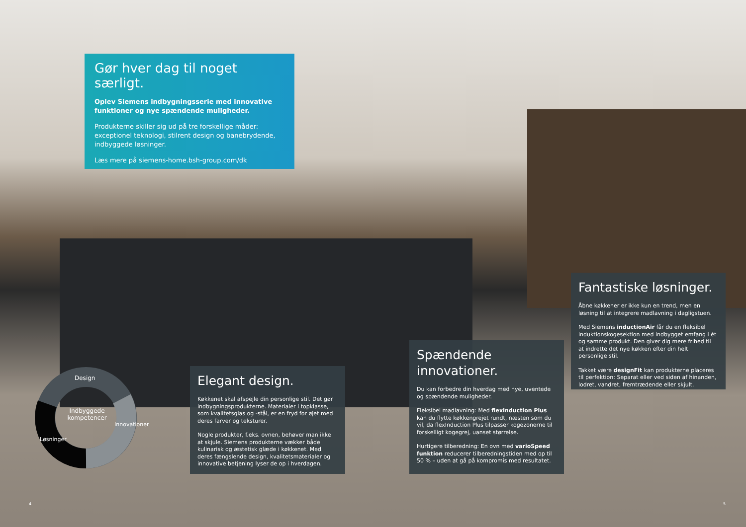Gør hver dag til noget særligt.
Oplev Siemens indbygningsserie med innovative funktioner og nye spændende muligheder.
Produkterne skiller sig ud på tre forskellige måder: exceptionel teknologi, stilrent design og banebrydende, indbyggede løsninger.
Læs mere på siemens-home.bsh-group.com/dk
Design
Indbyggede kompetencer
Innovationer
Løsninger
Elegant design.
Køkkenet skal afspejle din personlige stil. Det gør indbygningsprodukterne. Materialer i topklasse, som kvalitetsglas og -stål, er en fryd for øjet med deres farver og teksturer.
Nogle produkter, f.eks. ovnen, behøver man ikke at skjule. Siemens produkterne vækker både kulinarisk og æstetisk glæde i køkkenet. Med deres fængslende design, kvalitetsmaterialer og innovative betjening lyser de op i hverdagen.
Spændende innovationer.
Du kan forbedre din hverdag med nye, uventede og spændende muligheder.
Fleksibel madlavning: Med flexInduction Plus kan du flytte køkkengrejet rundt, næsten som du vil, da flexInduction Plus tilpasser kogezonerne til forskelligt kogegrej, uanset størrelse.
Hurtigere tilberedning: En ovn med varioSpeed funktion reducerer tilberedningstiden med op til 50 % – uden at gå på kompromis med resultatet.
Fantastiske løsninger.
Åbne køkkener er ikke kun en trend, men en løsning til at integrere madlavning i dagligstuen.
Med Siemens inductionAir får du en fleksibel induktionskogesektion med indbygget emfang i ét og samme produkt. Den giver dig mere frihed til at indrette det nye køkken efter din helt personlige stil.
Takket være designFit kan produkterne placeres til perfektion: Separat eller ved siden af hinanden, lodret, vandret, fremtrædende eller skjult.
4 5